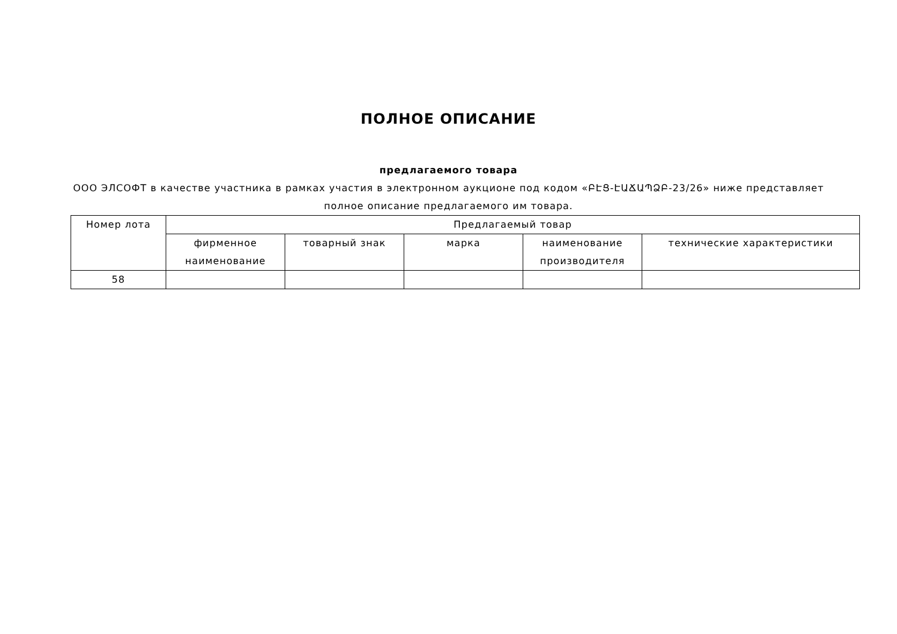ПОЛНОЕ ОПИСАНИЕ
предлагаемого товара
ООО ЭЛСОФТ в качестве участника в рамках участия в электронном аукционе под кодом «ԲԷՑ-ԷԱՃԱՊՁԲ-23/26» ниже представляет полное описание предлагаемого им товара.
| Номер лота | Предлагаемый товар | | | | |
| --- | --- | --- | --- | --- | --- |
| | фирменное наименование | товарный знак | марка | наименование производителя | технические характеристики |
| 58 | | | | | |